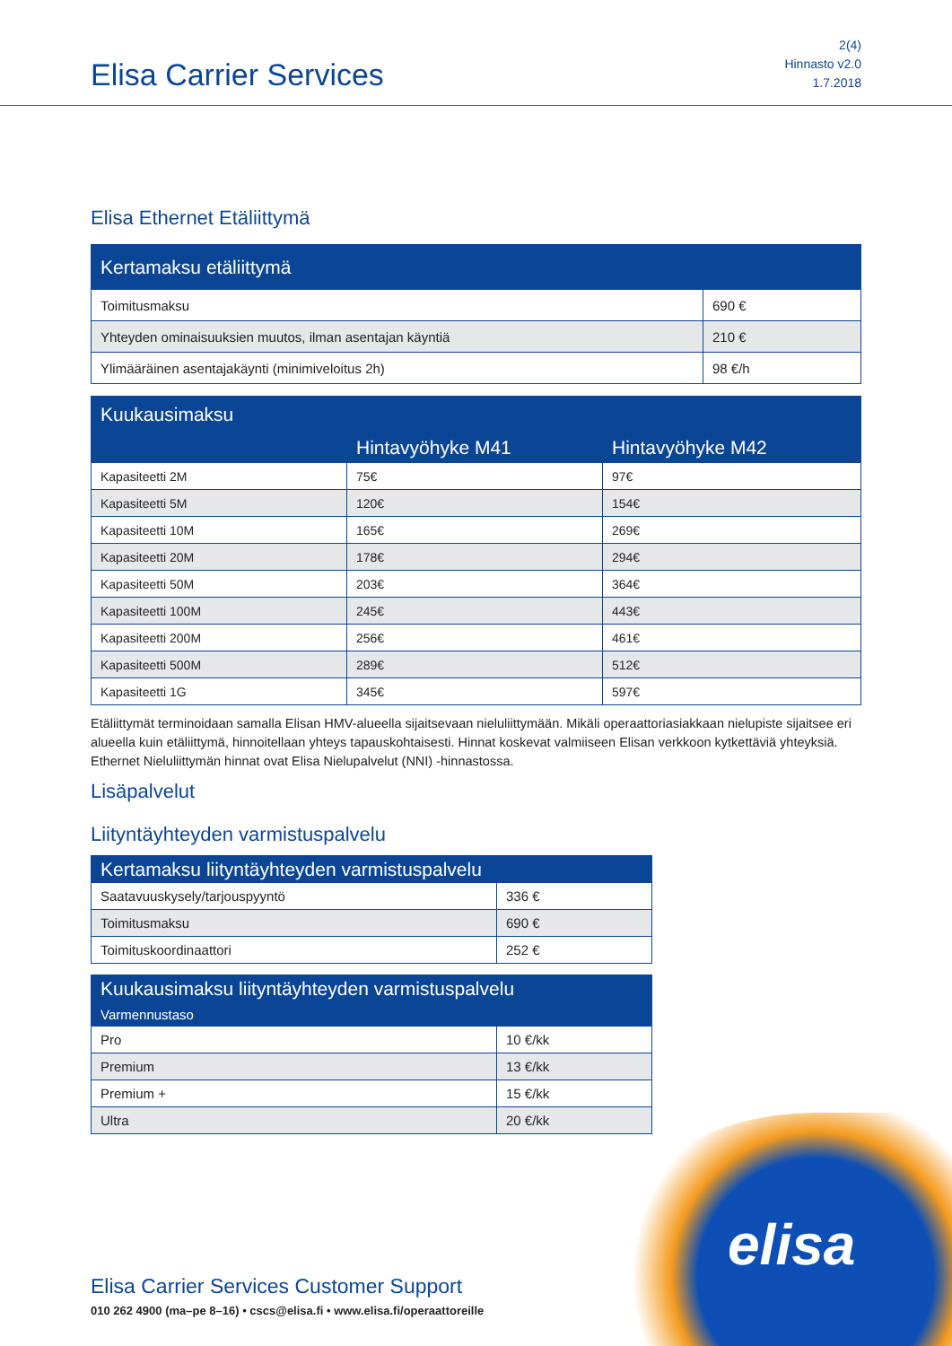Elisa Carrier Services
2(4)
Hinnasto v2.0
1.7.2018
Elisa Ethernet Etäliittymä
| Kertamaksu etäliittymä | |
| --- | --- |
| Toimitusmaksu | 690 € |
| Yhteyden ominaisuuksien muutos, ilman asentajan käyntiä | 210 € |
| Ylimääräinen asentajakäynti (minimiveloitus 2h) | 98 €/h |
| Kuukausimaksu | | |
| --- | --- | --- |
| | Hintavyöhyke M41 | Hintavyöhyke M42 |
| Kapasiteetti 2M | 75€ | 97€ |
| Kapasiteetti 5M | 120€ | 154€ |
| Kapasiteetti 10M | 165€ | 269€ |
| Kapasiteetti 20M | 178€ | 294€ |
| Kapasiteetti 50M | 203€ | 364€ |
| Kapasiteetti 100M | 245€ | 443€ |
| Kapasiteetti 200M | 256€ | 461€ |
| Kapasiteetti 500M | 289€ | 512€ |
| Kapasiteetti 1G | 345€ | 597€ |
Etäliittymät terminoidaan samalla Elisan HMV-alueella sijaitsevaan nieluliittymään. Mikäli operaattoriasiakkaan nielupiste sijaitsee eri alueella kuin etäliittymä, hinnoitellaan yhteys tapauskohtaisesti. Hinnat koskevat valmiiseen Elisan verkkoon kytkettäviä yhteyksiä. Ethernet Nieluliittymän hinnat ovat Elisa Nielupalvelut (NNI) -hinnastossa.
Lisäpalvelut
Liityntäyhteyden varmistuspalvelu
| Kertamaksu liityntäyhteyden varmistuspalvelu | |
| --- | --- |
| Saatavuuskysely/tarjouspyyntö | 336 € |
| Toimitusmaksu | 690 € |
| Toimituskoordinaattori | 252 € |
| Kuukausimaksu liityntäyhteyden varmistuspalvelu | |
| --- | --- |
| Varmennustaso | |
| Pro | 10 €/kk |
| Premium | 13 €/kk |
| Premium + | 15 €/kk |
| Ultra | 20 €/kk |
elisa
Elisa Carrier Services Customer Support
010 262 4900 (ma–pe 8–16) • cscs@elisa.fi • www.elisa.fi/operaattoreille